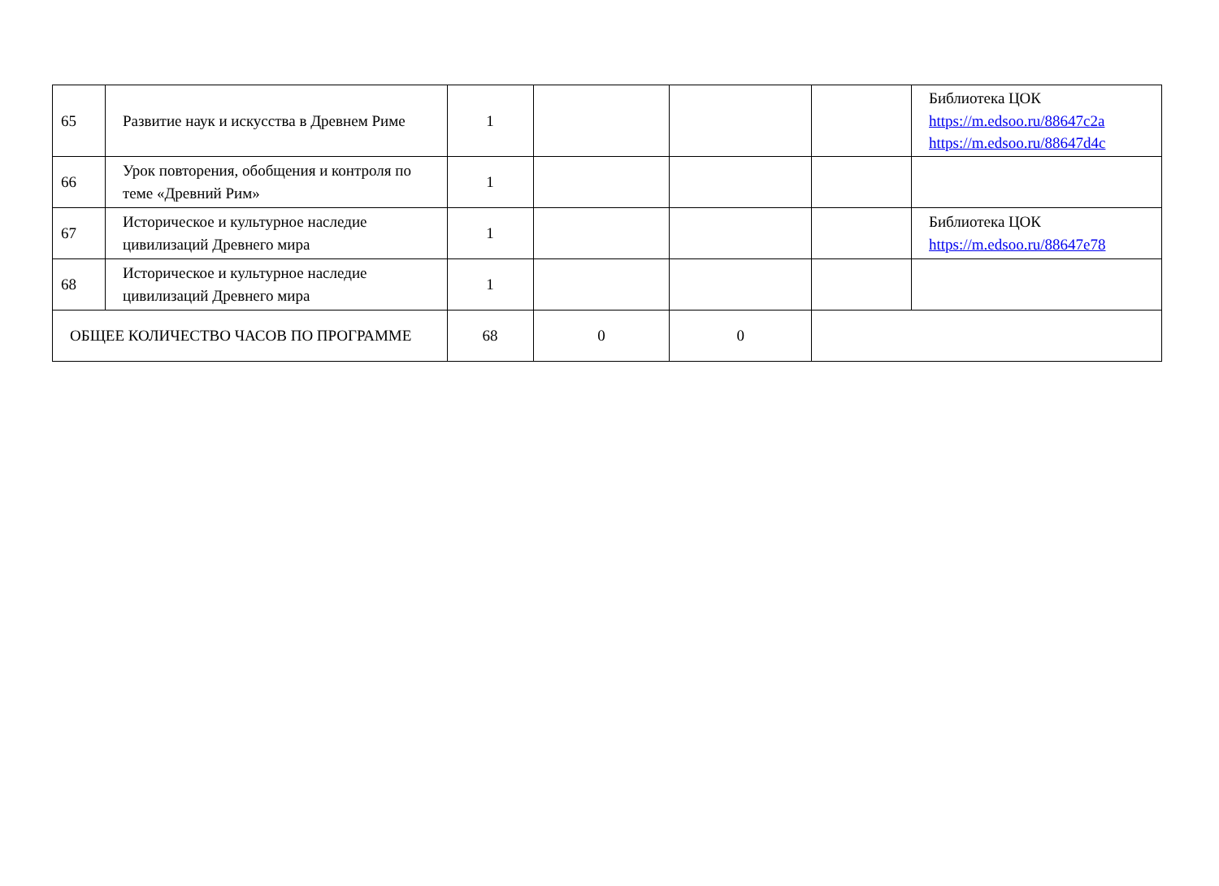| 65 | Развитие наук и искусства в Древнем Риме | 1 | | | | Библиотека ЦОК https://m.edsoo.ru/88647c2a https://m.edsoo.ru/88647d4c |
| 66 | Урок повторения, обобщения и контроля по теме «Древний Рим» | 1 | | | | |
| 67 | Историческое и культурное наследие цивилизаций Древнего мира | 1 | | | | Библиотека ЦОК https://m.edsoo.ru/88647e78 |
| 68 | Историческое и культурное наследие цивилизаций Древнего мира | 1 | | | | |
| ОБЩЕЕ КОЛИЧЕСТВО ЧАСОВ ПО ПРОГРАММЕ | | 68 | 0 | 0 | | |